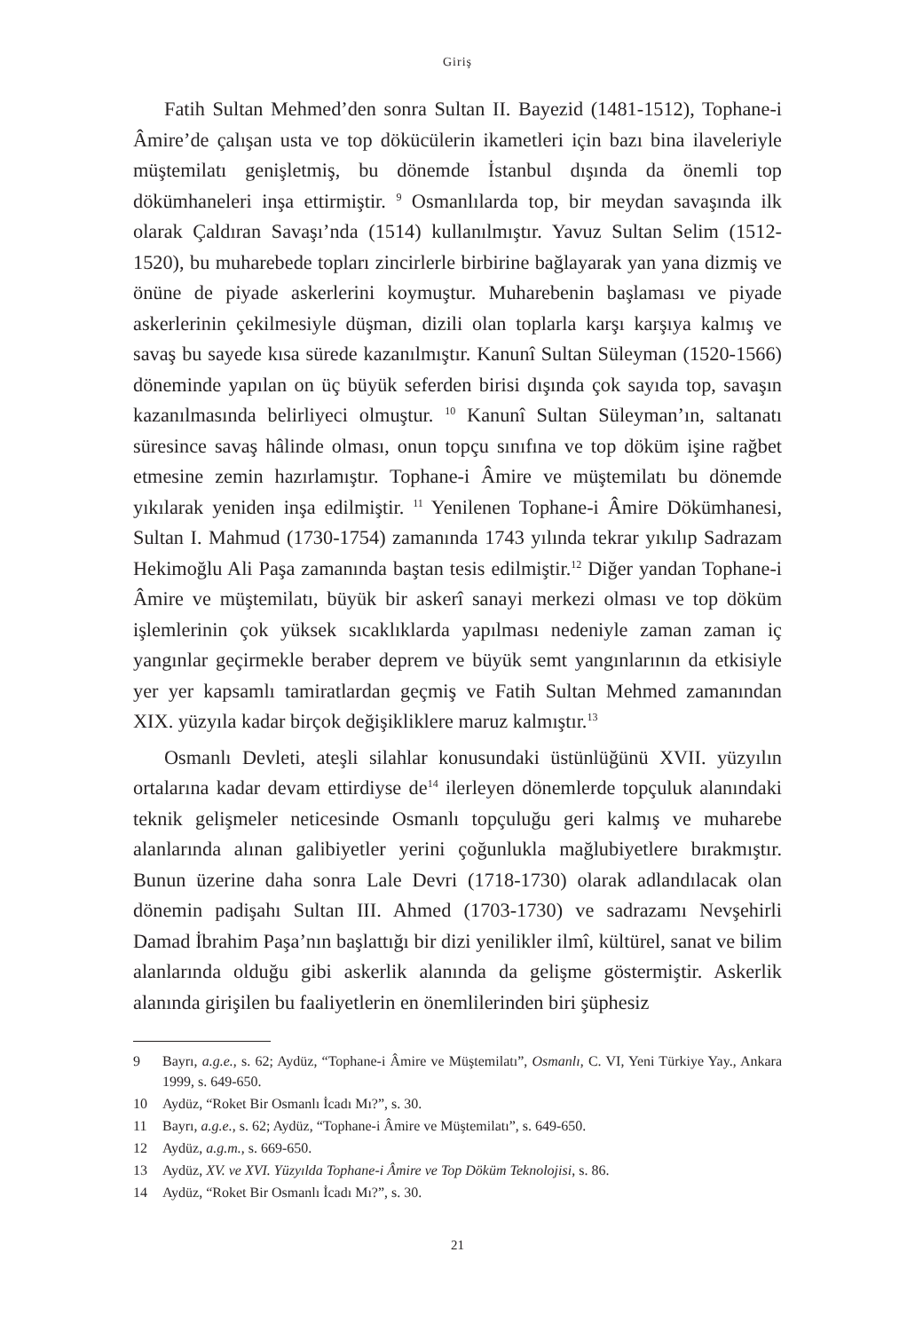Giriş
Fatih Sultan Mehmed’den sonra Sultan II. Bayezid (1481-1512), Tophane-i Âmire’de çalışan usta ve top dökücülerin ikametleri için bazı bina ilaveleriyle müştemilatı genişletmiş, bu dönemde İstanbul dışında da önemli top dökümhaneleri inşa ettirmiştir. <sup>9</sup> Osmanlılarda top, bir meydan savaşında ilk olarak Çaldıran Savaşı’nda (1514) kullanılmıştır. Yavuz Sultan Selim (1512-1520), bu muharebede topları zincirlerle birbirine bağlayarak yan yana dizmiş ve önüne de piyade askerlerini koymuştur. Muharebenin başlaması ve piyade askerlerinin çekilmesiyle düşman, dizili olan toplarla karşı karşıya kalmış ve savaş bu sayede kısa sürede kazanılmıştır. Kanunî Sultan Süleyman (1520-1566) döneminde yapılan on üç büyük seferden birisi dışında çok sayıda top, savaşın kazanılmasında belirliyeci olmuştur. <sup>10</sup> Kanunî Sultan Süleyman’ın, saltanatı süresince savaş hâlinde olması, onun topçu sınıfına ve top döküm işine rağbet etmesine zemin hazırlamıştır. Tophane-i Âmire ve müştemilatı bu dönemde yıkılarak yeniden inşa edilmiştir. <sup>11</sup> Yenilenen Tophane-i Âmire Dökümhanesi, Sultan I. Mahmud (1730-1754) zamanında 1743 yılında tekrar yıkılıp Sadrazam Hekimoğlu Ali Paşa zamanında baştan tesis edilmiştir.<sup>12</sup> Diğer yandan Tophane-i Âmire ve müştemilatı, büyük bir askerî sanayi merkezi olması ve top döküm işlemlerinin çok yüksek sıcaklıklarda yapılması nedeniyle zaman zaman iç yangınlar geçirmekle beraber deprem ve büyük semt yangınlarının da etkisiyle yer yer kapsamlı tamiratlardan geçmiş ve Fatih Sultan Mehmed zamanından XIX. yüzyıla kadar birçok değişikliklere maruz kalmıştır.<sup>13</sup>
Osmanlı Devleti, ateşli silahlar konusundaki üstünlüğünü XVII. yüzyılın ortalarına kadar devam ettirdiyse de<sup>14</sup> ilerleyen dönemlerde topçuluk alanındaki teknik gelişmeler neticesinde Osmanlı topçuluğu geri kalmış ve muharebe alanlarında alınan galibiyetler yerini çoğunlukla mağlubiyetlere bırakmıştır. Bunun üzerine daha sonra Lale Devri (1718-1730) olarak adlandılacak olan dönemin padişahı Sultan III. Ahmed (1703-1730) ve sadrazamı Nevşehirli Damad İbrahim Paşa’nın başlattığı bir dizi yenilikler ilmî, kültürel, sanat ve bilim alanlarında olduğu gibi askerlik alanında da gelişme göstermiştir. Askerlik alanında girişilen bu faaliyetlerin en önemlilerinden biri şüphesiz
9 Bayrı, a.g.e., s. 62; Aydüz, “Tophane-i Âmire ve Müştemilatı”, Osmanlı, C. VI, Yeni Türkiye Yay., Ankara 1999, s. 649-650.
10 Aydüz, “Roket Bir Osmanlı İcadı Mı?”, s. 30.
11 Bayrı, a.g.e., s. 62; Aydüz, “Tophane-i Âmire ve Müştemilatı”, s. 649-650.
12 Aydüz, a.g.m., s. 669-650.
13 Aydüz, XV. ve XVI. Yüzyılda Tophane-i Âmire ve Top Döküm Teknolojisi, s. 86.
14 Aydüz, “Roket Bir Osmanlı İcadı Mı?”, s. 30.
21